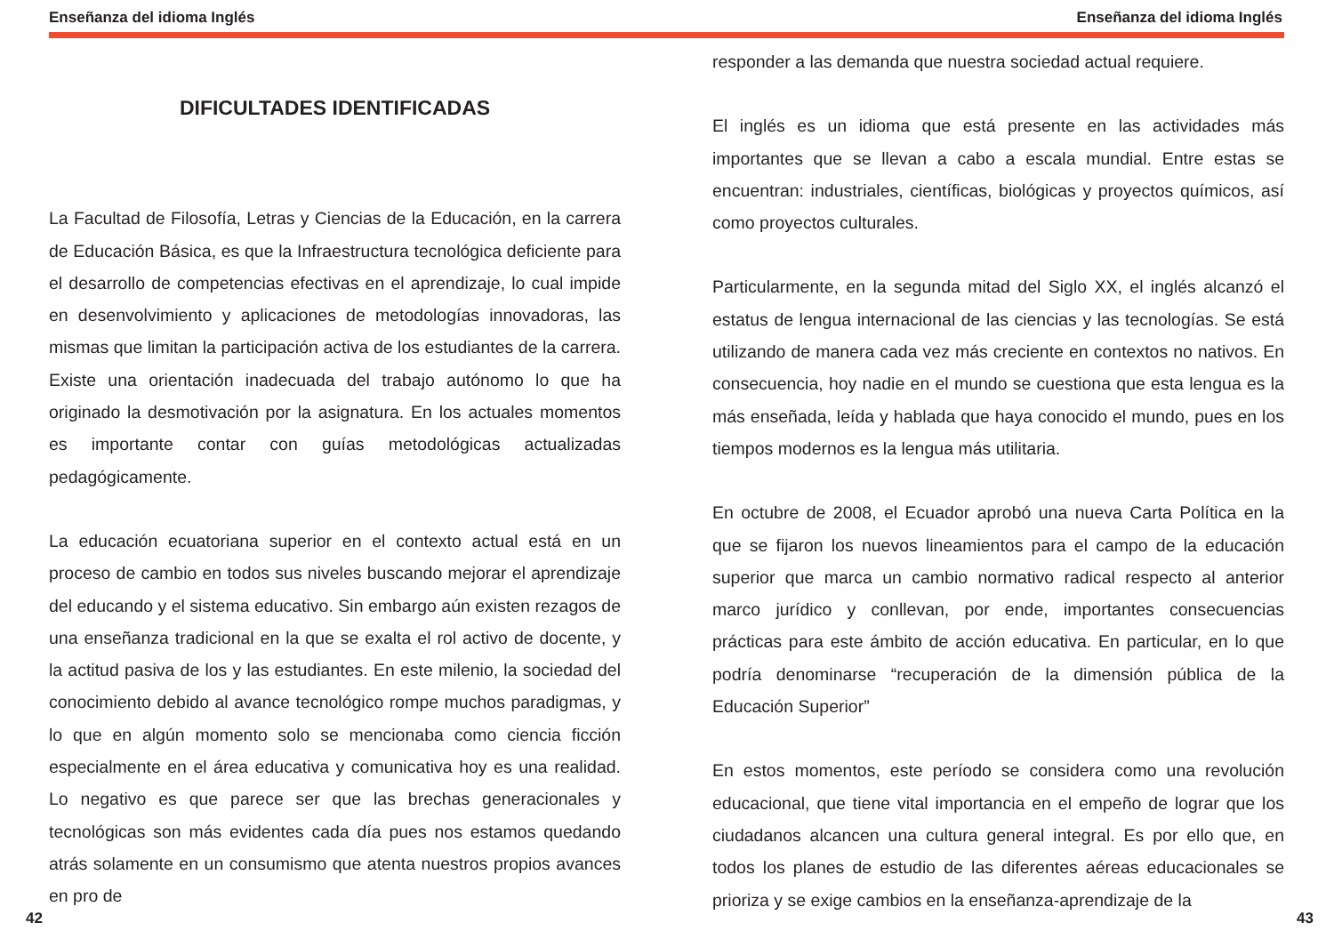Enseñanza del idioma Inglés Enseñanza del idioma Inglés
DIFICULTADES IDENTIFICADAS
La Facultad de Filosofía, Letras y Ciencias de la Educación, en la carrera de Educación Básica, es que la Infraestructura tecnológica deficiente para el desarrollo de competencias efectivas en el aprendizaje, lo cual impide en desenvolvimiento y aplicaciones de metodologías innovadoras, las mismas que limitan la participación activa de los estudiantes de la carrera. Existe una orientación inadecuada del trabajo autónomo lo que ha originado la desmotivación por la asignatura. En los actuales momentos es importante contar con guías metodológicas actualizadas pedagógicamente.
La educación ecuatoriana superior en el contexto actual está en un proceso de cambio en todos sus niveles buscando mejorar el aprendizaje del educando y el sistema educativo. Sin embargo aún existen rezagos de una enseñanza tradicional en la que se exalta el rol activo de docente, y la actitud pasiva de los y las estudiantes. En este milenio, la sociedad del conocimiento debido al avance tecnológico rompe muchos paradigmas, y lo que en algún momento solo se mencionaba como ciencia ficción especialmente en el área educativa y comunicativa hoy es una realidad. Lo negativo es que parece ser que las brechas generacionales y tecnológicas son más evidentes cada día pues nos estamos quedando atrás solamente en un consumismo que atenta nuestros propios avances en pro de
responder a las demanda que nuestra sociedad actual requiere.
El inglés es un idioma que está presente en las actividades más importantes que se llevan a cabo a escala mundial. Entre estas se encuentran: industriales, científicas, biológicas y proyectos químicos, así como proyectos culturales.
Particularmente, en la segunda mitad del Siglo XX, el inglés alcanzó el estatus de lengua internacional de las ciencias y las tecnologías. Se está utilizando de manera cada vez más creciente en contextos no nativos. En consecuencia, hoy nadie en el mundo se cuestiona que esta lengua es la más enseñada, leída y hablada que haya conocido el mundo, pues en los tiempos modernos es la lengua más utilitaria.
En octubre de 2008, el Ecuador aprobó una nueva Carta Política en la que se fijaron los nuevos lineamientos para el campo de la educación superior que marca un cambio normativo radical respecto al anterior marco jurídico y conllevan, por ende, importantes consecuencias prácticas para este ámbito de acción educativa. En particular, en lo que podría denominarse “recuperación de la dimensión pública de la Educación Superior”
En estos momentos, este período se considera como una revolución educacional, que tiene vital importancia en el empeño de lograr que los ciudadanos alcancen una cultura general integral. Es por ello que, en todos los planes de estudio de las diferentes aéreas educacionales se prioriza y se exige cambios en la enseñanza-aprendizaje de la
42 43